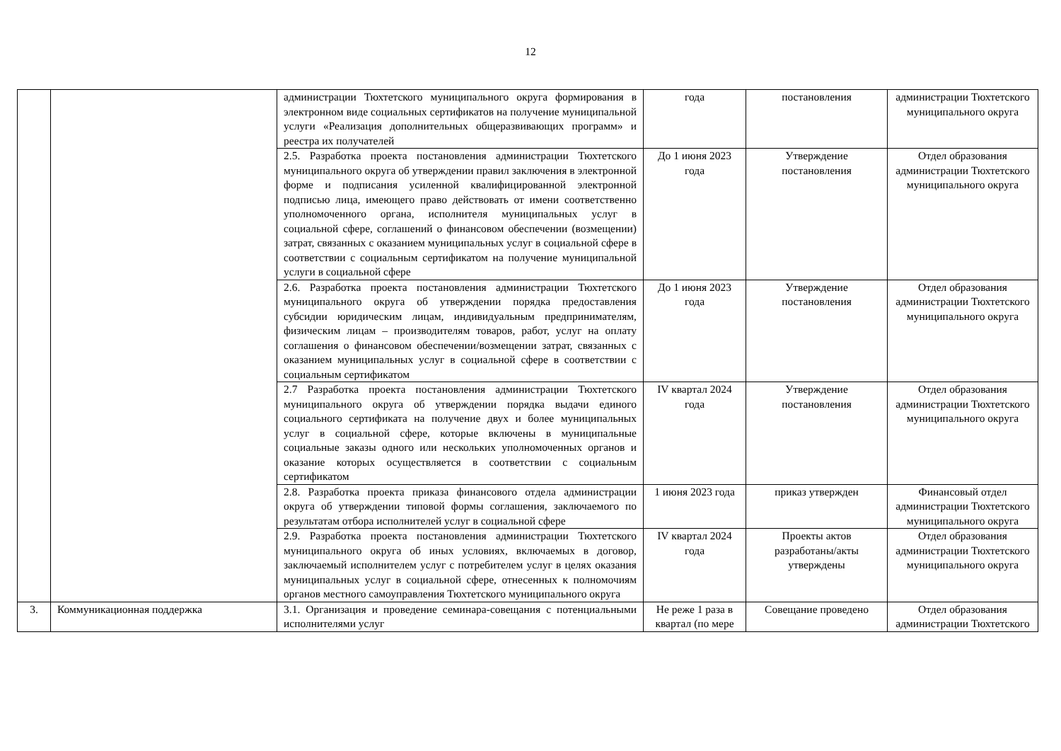12
| | | администрации Тюхтетского муниципального округа формирования в электронном виде социальных сертификатов на получение муниципальной услуги «Реализация дополнительных общеразвивающих программ» и реестра их получателей | года | постановления | администрации Тюхтетского муниципального округа |
| | | 2.5. Разработка проекта постановления администрации Тюхтетского муниципального округа об утверждении правил заключения в электронной форме и подписания усиленной квалифицированной электронной подписью лица, имеющего право действовать от имени соответственно уполномоченного органа, исполнителя муниципальных услуг в социальной сфере, соглашений о финансовом обеспечении (возмещении) затрат, связанных с оказанием муниципальных услуг в социальной сфере в соответствии с социальным сертификатом на получение муниципальной услуги в социальной сфере | До 1 июня 2023 года | Утверждение постановления | Отдел образования администрации Тюхтетского муниципального округа |
| | | 2.6. Разработка проекта постановления администрации Тюхтетского муниципального округа об утверждении порядка предоставления субсидии юридическим лицам, индивидуальным предпринимателям, физическим лицам – производителям товаров, работ, услуг на оплату соглашения о финансовом обеспечении/возмещении затрат, связанных с оказанием муниципальных услуг в социальной сфере в соответствии с социальным сертификатом | До 1 июня 2023 года | Утверждение постановления | Отдел образования администрации Тюхтетского муниципального округа |
| | | 2.7 Разработка проекта постановления администрации Тюхтетского муниципального округа об утверждении порядка выдачи единого социального сертификата на получение двух и более муниципальных услуг в социальной сфере, которые включены в муниципальные социальные заказы одного или нескольких уполномоченных органов и оказание которых осуществляется в соответствии с социальным сертификатом | IV квартал 2024 года | Утверждение постановления | Отдел образования администрации Тюхтетского муниципального округа |
| | | 2.8. Разработка проекта приказа финансового отдела администрации округа об утверждении типовой формы соглашения, заключаемого по результатам отбора исполнителей услуг в социальной сфере | 1 июня 2023 года | приказ утвержден | Финансовый отдел администрации Тюхтетского муниципального округа |
| | | 2.9. Разработка проекта постановления администрации Тюхтетского муниципального округа об иных условиях, включаемых в договор, заключаемый исполнителем услуг с потребителем услуг в целях оказания муниципальных услуг в социальной сфере, отнесенных к полномочиям органов местного самоуправления Тюхтетского муниципального округа | IV квартал 2024 года | Проекты актов разработаны/акты утверждены | Отдел образования администрации Тюхтетского муниципального округа |
| 3. | Коммуникационная поддержка | 3.1. Организация и проведение семинара-совещания с потенциальными исполнителями услуг | Не реже 1 раза в квартал (по мере | Совещание проведено | Отдел образования администрации Тюхтетского |